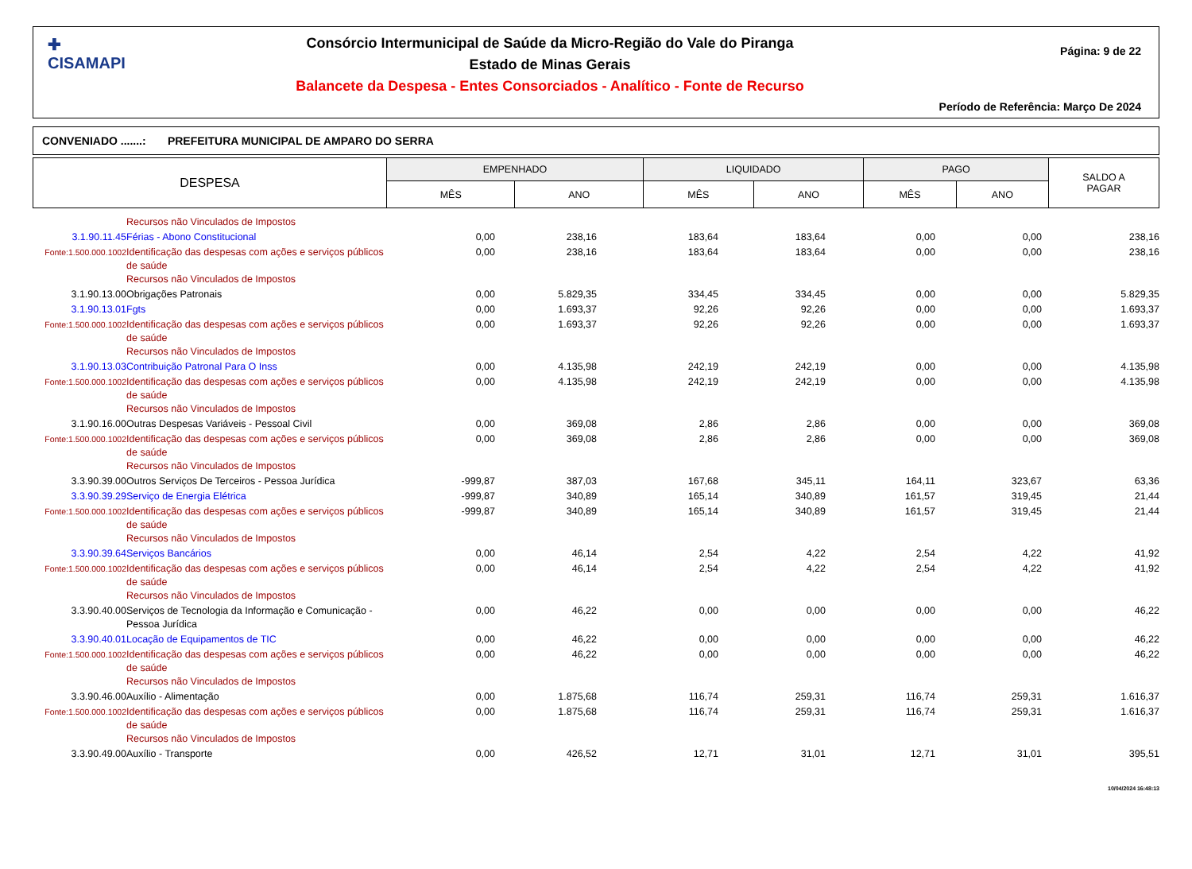✚
CISAMAPI
Consórcio Intermunicipal de Saúde da Micro-Região do Vale do Piranga
Estado de Minas Gerais
Balancete da Despesa - Entes Consorciados - Analítico - Fonte de Recurso
Página: 9 de 22
Período de Referência: Março De 2024
CONVENIADO .......: PREFEITURA MUNICIPAL DE AMPARO DO SERRA
| DESPESA | EMPENHADO | | LIQUIDADO | | PAGO | | SALDO A PAGAR |
| --- | --- | --- | --- | --- | --- | --- | --- |
| | MÊS | ANO | MÊS | ANO | MÊS | ANO | |
| | Recursos não Vinculados de Impostos | | | | | | | |
| 3.1.90.11.45 | Férias - Abono Constitucional | 0,00 | 238,16 | 183,64 | 183,64 | 0,00 | 0,00 | 238,16 |
| Fonte:1.500.000.1002 | Identificação das despesas com ações e serviços públicos de saúde Recursos não Vinculados de Impostos | 0,00 | 238,16 | 183,64 | 183,64 | 0,00 | 0,00 | 238,16 |
| 3.1.90.13.00 | Obrigações Patronais | 0,00 | 5.829,35 | 334,45 | 334,45 | 0,00 | 0,00 | 5.829,35 |
| 3.1.90.13.01 | Fgts | 0,00 | 1.693,37 | 92,26 | 92,26 | 0,00 | 0,00 | 1.693,37 |
| Fonte:1.500.000.1002 | Identificação das despesas com ações e serviços públicos de saúde Recursos não Vinculados de Impostos | 0,00 | 1.693,37 | 92,26 | 92,26 | 0,00 | 0,00 | 1.693,37 |
| 3.1.90.13.03 | Contribuição Patronal Para O Inss | 0,00 | 4.135,98 | 242,19 | 242,19 | 0,00 | 0,00 | 4.135,98 |
| Fonte:1.500.000.1002 | Identificação das despesas com ações e serviços públicos de saúde Recursos não Vinculados de Impostos | 0,00 | 4.135,98 | 242,19 | 242,19 | 0,00 | 0,00 | 4.135,98 |
| 3.1.90.16.00 | Outras Despesas Variáveis - Pessoal Civil | 0,00 | 369,08 | 2,86 | 2,86 | 0,00 | 0,00 | 369,08 |
| Fonte:1.500.000.1002 | Identificação das despesas com ações e serviços públicos de saúde Recursos não Vinculados de Impostos | 0,00 | 369,08 | 2,86 | 2,86 | 0,00 | 0,00 | 369,08 |
| 3.3.90.39.00 | Outros Serviços De Terceiros - Pessoa Jurídica | -999,87 | 387,03 | 167,68 | 345,11 | 164,11 | 323,67 | 63,36 |
| 3.3.90.39.29 | Serviço de Energia Elétrica | -999,87 | 340,89 | 165,14 | 340,89 | 161,57 | 319,45 | 21,44 |
| Fonte:1.500.000.1002 | Identificação das despesas com ações e serviços públicos de saúde Recursos não Vinculados de Impostos | -999,87 | 340,89 | 165,14 | 340,89 | 161,57 | 319,45 | 21,44 |
| 3.3.90.39.64 | Serviços Bancários | 0,00 | 46,14 | 2,54 | 4,22 | 2,54 | 4,22 | 41,92 |
| Fonte:1.500.000.1002 | Identificação das despesas com ações e serviços públicos de saúde Recursos não Vinculados de Impostos | 0,00 | 46,14 | 2,54 | 4,22 | 2,54 | 4,22 | 41,92 |
| 3.3.90.40.00 | Serviços de Tecnologia da Informação e Comunicação - Pessoa Jurídica | 0,00 | 46,22 | 0,00 | 0,00 | 0,00 | 0,00 | 46,22 |
| 3.3.90.40.01 | Locação de Equipamentos de TIC | 0,00 | 46,22 | 0,00 | 0,00 | 0,00 | 0,00 | 46,22 |
| Fonte:1.500.000.1002 | Identificação das despesas com ações e serviços públicos de saúde Recursos não Vinculados de Impostos | 0,00 | 46,22 | 0,00 | 0,00 | 0,00 | 0,00 | 46,22 |
| 3.3.90.46.00 | Auxílio - Alimentação | 0,00 | 1.875,68 | 116,74 | 259,31 | 116,74 | 259,31 | 1.616,37 |
| Fonte:1.500.000.1002 | Identificação das despesas com ações e serviços públicos de saúde Recursos não Vinculados de Impostos | 0,00 | 1.875,68 | 116,74 | 259,31 | 116,74 | 259,31 | 1.616,37 |
| 3.3.90.49.00 | Auxílio - Transporte | 0,00 | 426,52 | 12,71 | 31,01 | 12,71 | 31,01 | 395,51 |
10/04/2024 16:48:13